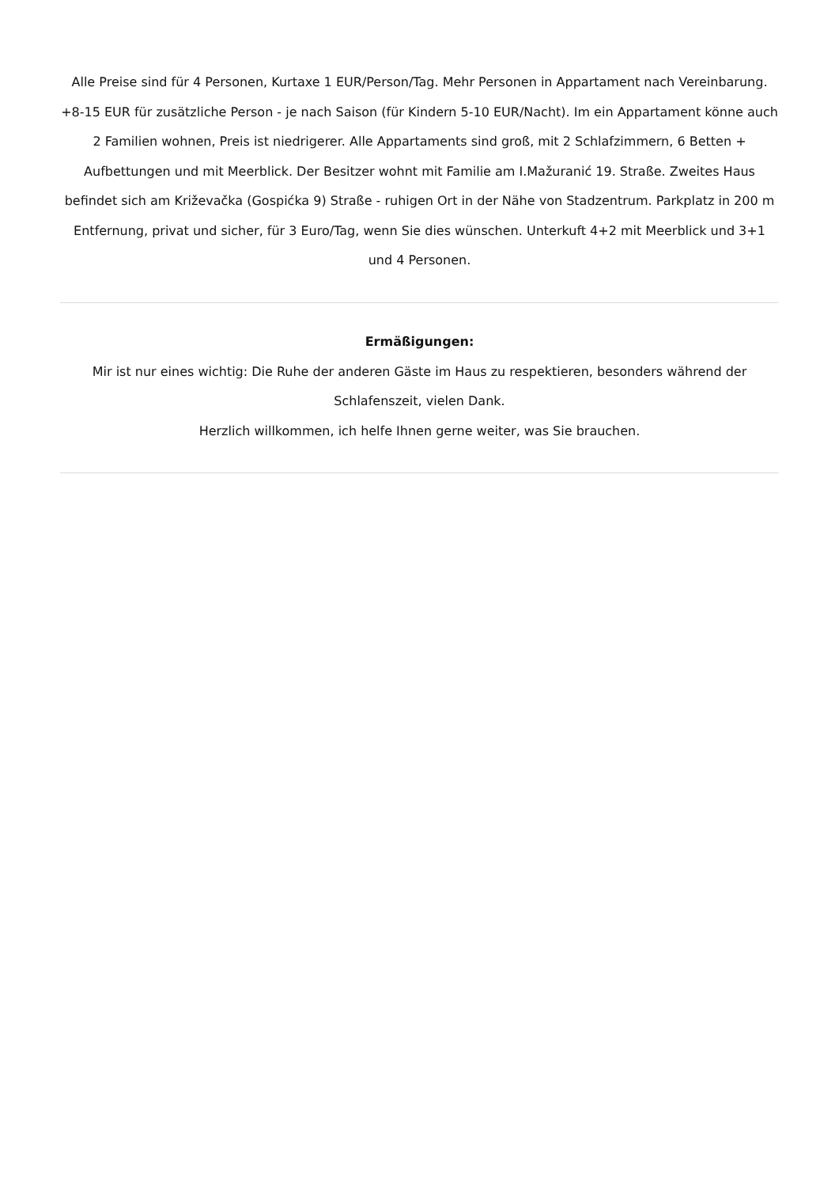Alle Preise sind für 4 Personen, Kurtaxe 1 EUR/Person/Tag. Mehr Personen in Appartament nach Vereinbarung. +8-15 EUR für zusätzliche Person - je nach Saison (für Kindern 5-10 EUR/Nacht). Im ein Appartament könne auch 2 Familien wohnen, Preis ist niedrigerer. Alle Appartaments sind groß, mit 2 Schlafzimmern, 6 Betten + Aufbettungen und mit Meerblick. Der Besitzer wohnt mit Familie am I.Mažuranić 19. Straße. Zweites Haus befindet sich am Križevačka (Gospićka 9) Straße - ruhigen Ort in der Nähe von Stadzentrum. Parkplatz in 200 m Entfernung, privat und sicher, für 3 Euro/Tag, wenn Sie dies wünschen. Unterkuft 4+2 mit Meerblick und 3+1 und 4 Personen.
Ermäßigungen:
Mir ist nur eines wichtig: Die Ruhe der anderen Gäste im Haus zu respektieren, besonders während der Schlafenszeit, vielen Dank.
Herzlich willkommen, ich helfe Ihnen gerne weiter, was Sie brauchen.